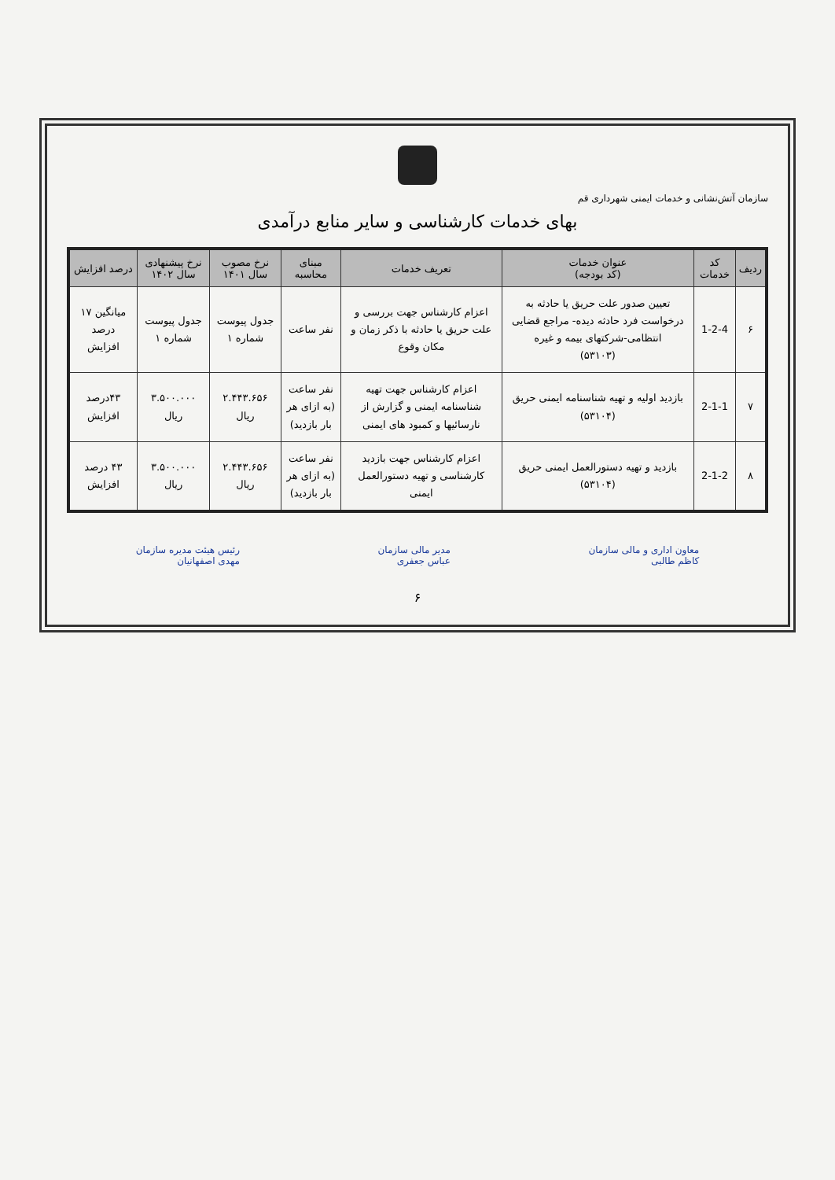سازمان آتش‌نشانی و خدمات ایمنی شهرداری قم
بهای خدمات کارشناسی و سایر منابع درآمدی
| ردیف | کد خدمات | عنوان خدمات (کد بودجه) | تعریف خدمات | مبنای محاسبه | نرخ مصوب سال ۱۴۰۱ | نرخ پیشنهادی سال ۱۴۰۲ | درصد افزایش |
| --- | --- | --- | --- | --- | --- | --- | --- |
| ۶ | 1-2-4 | تعیین صدور علت حریق یا حادثه به درخواست فرد حادثه دیده- مراجع قضایی انتظامی-شرکتهای بیمه و غیره (۵۳۱۰۳) | اعزام کارشناس جهت بررسی و علت حریق یا حادثه با ذکر زمان و مکان وقوع | نفر ساعت | جدول پیوست شماره ۱ | جدول پیوست شماره ۱ | میانگین ۱۷ درصد افزایش |
| ۷ | 2-1-1 | بازدید اولیه و تهیه شناسنامه ایمنی حریق (۵۳۱۰۴) | اعزام کارشناس جهت تهیه شناسنامه ایمنی و گزارش از نارسائیها و کمبود های ایمنی | نفر ساعت (به ازای هر بار بازدید) | ۲.۴۴۳.۶۵۶ ریال | ۳.۵۰۰.۰۰۰ ریال | ۴۳درصد افزایش |
| ۸ | 2-1-2 | بازدید و تهیه دستورالعمل ایمنی حریق (۵۳۱۰۴) | اعزام کارشناس جهت بازدید کارشناسی و تهیه دستورالعمل ایمنی | نفر ساعت (به ازای هر بار بازدید) | ۲.۴۴۳.۶۵۶ ریال | ۳.۵۰۰.۰۰۰ ریال | ۴۳ درصد افزایش |
معاون اداری و مالی سازمان
کاظم طالبی
مدیر مالی سازمان
عباس جعفری
رئیس هیئت مدیره سازمان
مهدی اصفهانیان
۶